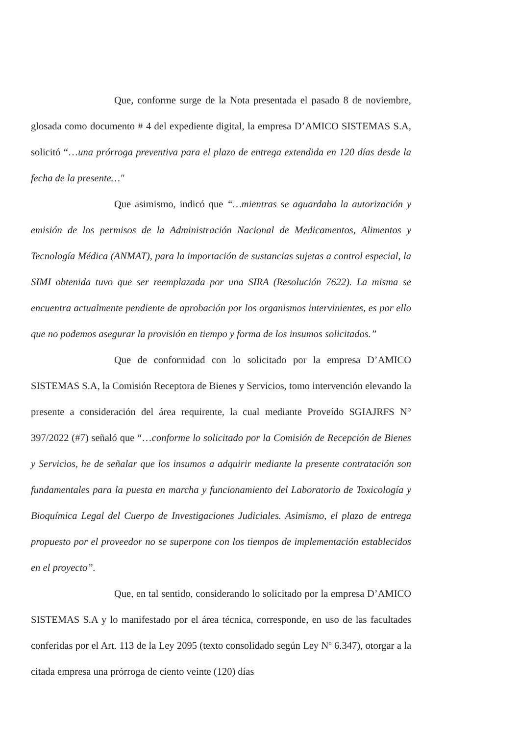Que, conforme surge de la Nota presentada el pasado 8 de noviembre, glosada como documento # 4 del expediente digital, la empresa D’AMICO SISTEMAS S.A, solicitó “…una prórroga preventiva para el plazo de entrega extendida en 120 días desde la fecha de la presente…"
Que asimismo, indicó que “…mientras se aguardaba la autorización y emisión de los permisos de la Administración Nacional de Medicamentos, Alimentos y Tecnología Médica (ANMAT), para la importación de sustancias sujetas a control especial, la SIMI obtenida tuvo que ser reemplazada por una SIRA (Resolución 7622). La misma se encuentra actualmente pendiente de aprobación por los organismos intervinientes, es por ello que no podemos asegurar la provisión en tiempo y forma de los insumos solicitados.”
Que de conformidad con lo solicitado por la empresa D’AMICO SISTEMAS S.A, la Comisión Receptora de Bienes y Servicios, tomo intervención elevando la presente a consideración del área requirente, la cual mediante Proveído SGIAJRFS N° 397/2022 (#7) señaló que “…conforme lo solicitado por la Comisión de Recepción de Bienes y Servicios, he de señalar que los insumos a adquirir mediante la presente contratación son fundamentales para la puesta en marcha y funcionamiento del Laboratorio de Toxicología y Bioquímica Legal del Cuerpo de Investigaciones Judiciales. Asimismo, el plazo de entrega propuesto por el proveedor no se superpone con los tiempos de implementación establecidos en el proyecto”.
Que, en tal sentido, considerando lo solicitado por la empresa D’AMICO SISTEMAS S.A y lo manifestado por el área técnica, corresponde, en uso de las facultades conferidas por el Art. 113 de la Ley 2095 (texto consolidado según Ley Nº 6.347), otorgar a la citada empresa una prórroga de ciento veinte (120) días